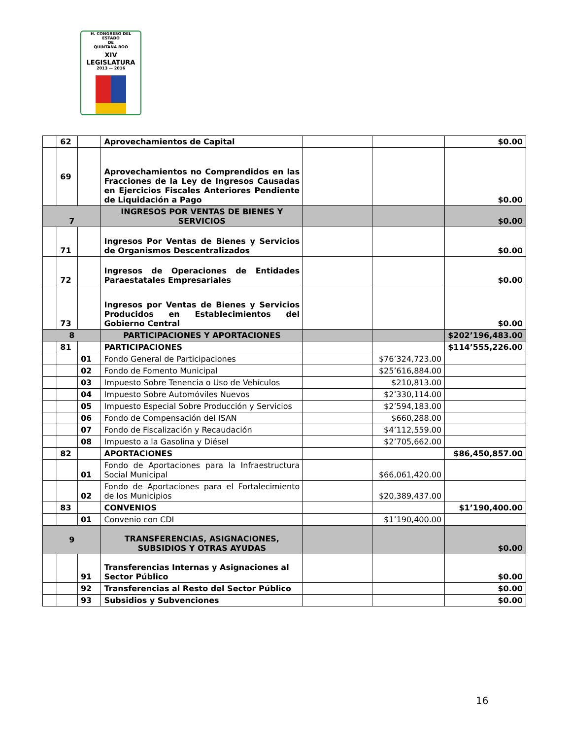H. CONGRESO DEL ESTADO
DE
QUINTANA ROO
XIV LEGISLATURA
2013 — 2016
| | 62 | | Aprovechamientos de Capital | | | $0.00 |
| | 69 | | Aprovechamientos no Comprendidos en las Fracciones de la Ley de Ingresos Causadas en Ejercicios Fiscales Anteriores Pendiente de Liquidación a Pago | | | $0.00 |
| 7 | | | INGRESOS POR VENTAS DE BIENES Y SERVICIOS | | | $0.00 |
| | 71 | | Ingresos Por Ventas de Bienes y Servicios de Organismos Descentralizados | | | $0.00 |
| | 72 | | Ingresos de Operaciones de Entidades Paraestatales Empresariales | | | $0.00 |
| | 73 | | Ingresos por Ventas de Bienes y Servicios Producidos en Establecimientos del Gobierno Central | | | $0.00 |
| 8 | | | PARTICIPACIONES Y APORTACIONES | | | $202’196,483.00 |
| | 81 | | PARTICIPACIONES | | | $114’555,226.00 |
| | | 01 | Fondo General de Participaciones | | $76’324,723.00 | |
| | | 02 | Fondo de Fomento Municipal | | $25’616,884.00 | |
| | | 03 | Impuesto Sobre Tenencia o Uso de Vehículos | | $210,813.00 | |
| | | 04 | Impuesto Sobre Automóviles Nuevos | | $2’330,114.00 | |
| | | 05 | Impuesto Especial Sobre Producción y Servicios | | $2’594,183.00 | |
| | | 06 | Fondo de Compensación del ISAN | | $660,288.00 | |
| | | 07 | Fondo de Fiscalización y Recaudación | | $4’112,559.00 | |
| | | 08 | Impuesto a la Gasolina y Diésel | | $2’705,662.00 | |
| | 82 | | APORTACIONES | | | $86,450,857.00 |
| | | 01 | Fondo de Aportaciones para la Infraestructura Social Municipal | | $66,061,420.00 | |
| | | 02 | Fondo de Aportaciones para el Fortalecimiento de los Municipios | | $20,389,437.00 | |
| | 83 | | CONVENIOS | | | $1’190,400.00 |
| | | 01 | Convenio con CDI | | $1’190,400.00 | |
| 9 | | | TRANSFERENCIAS, ASIGNACIONES, SUBSIDIOS Y OTRAS AYUDAS | | | $0.00 |
| | | 91 | Transferencias Internas y Asignaciones al Sector Público | | | $0.00 |
| | | 92 | Transferencias al Resto del Sector Público | | | $0.00 |
| | | 93 | Subsidios y Subvenciones | | | $0.00 |
16